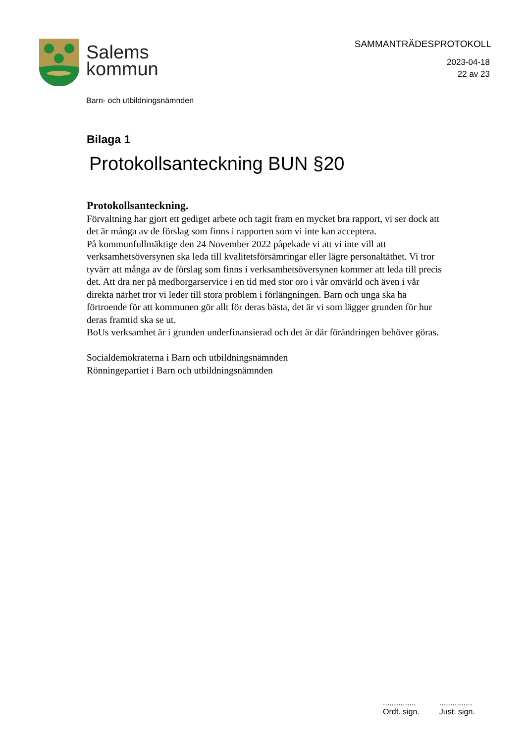Salems
kommun
SAMMANTRÄDESPROTOKOLL
2023-04-18
22 av 23
Barn- och utbildningsnämnden
Bilaga 1
Protokollsanteckning BUN §20
Protokollsanteckning.
Förvaltning har gjort ett gediget arbete och tagit fram en mycket bra rapport, vi ser dock att det är många av de förslag som finns i rapporten som vi inte kan acceptera.
På kommunfullmäktige den 24 November 2022 påpekade vi att vi inte vill att verksamhetsöversynen ska leda till kvalitetsförsämringar eller lägre personaltäthet. Vi tror tyvärr att många av de förslag som finns i verksamhetsöversynen kommer att leda till precis det. Att dra ner på medborgarservice i en tid med stor oro i vår omvärld och även i vår direkta närhet tror vi leder till stora problem i förlängningen. Barn och unga ska ha förtroende för att kommunen gör allt för deras bästa, det är vi som lägger grunden för hur deras framtid ska se ut.
BoUs verksamhet är i grunden underfinansierad och det är där förändringen behöver göras.
Socialdemokraterna i Barn och utbildningsnämnden
Rönningepartiet i Barn och utbildningsnämnden
...............
Ordf. sign.
...............
Just. sign.